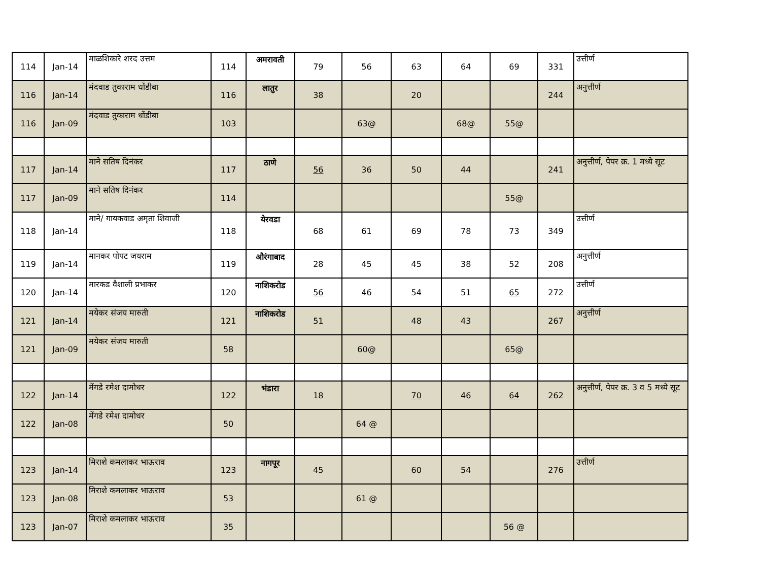| 114 | Jan-14 | माळशिकारे शरद उत्तम | 114 | अमरावती | 79 | 56 | 63 | 64 | 69 | 331 | उत्तीर्ण |
| 116 | Jan-14 | मंदवाड तुकाराम धोंडीबा | 116 | लातुर | 38 | | 20 | | | 244 | अनुत्तीर्ण |
| 116 | Jan-09 | मंदवाड तुकाराम धोंडीबा | 103 | | | 63@ | | 68@ | 55@ | | |
| 117 | Jan-14 | माने सतिष दिनंकर | 117 | ठाणे | 56 | 36 | 50 | 44 | | 241 | अनुत्तीर्ण, पेपर क्र. 1 मध्ये सूट |
| 117 | Jan-09 | माने सतिष दिनंकर | 114 | | | | | | 55@ | | |
| 118 | Jan-14 | माने/ गायकवाड अमृता शिवाजी | 118 | येरवडा | 68 | 61 | 69 | 78 | 73 | 349 | उत्तीर्ण |
| 119 | Jan-14 | मानकर पोपट जयराम | 119 | औरंगाबाद | 28 | 45 | 45 | 38 | 52 | 208 | अनुत्तीर्ण |
| 120 | Jan-14 | मारकड वैशाली प्रभाकर | 120 | नाशिकरोड | 56 | 46 | 54 | 51 | 65 | 272 | उत्तीर्ण |
| 121 | Jan-14 | मयेकर संजय मारुती | 121 | नाशिकरोड | 51 | | 48 | 43 | | 267 | अनुत्तीर्ण |
| 121 | Jan-09 | मयेकर संजय मारुती | 58 | | | 60@ | | | 65@ | | |
| 122 | Jan-14 | मेंगडे रमेश दामोधर | 122 | भंडारा | 18 | | 70 | 46 | 64 | 262 | अनुत्तीर्ण, पेपर क्र. 3 व 5 मध्ये सूट |
| 122 | Jan-08 | मेंगडे रमेश दामोधर | 50 | | | 64 @ | | | | | |
| 123 | Jan-14 | मिराशे कमलाकर भाऊराव | 123 | नागपूर | 45 | | 60 | 54 | | 276 | उत्तीर्ण |
| 123 | Jan-08 | मिराशे कमलाकर भाऊराव | 53 | | | 61 @ | | | | | |
| 123 | Jan-07 | मिराशे कमलाकर भाऊराव | 35 | | | | | | 56 @ | | |